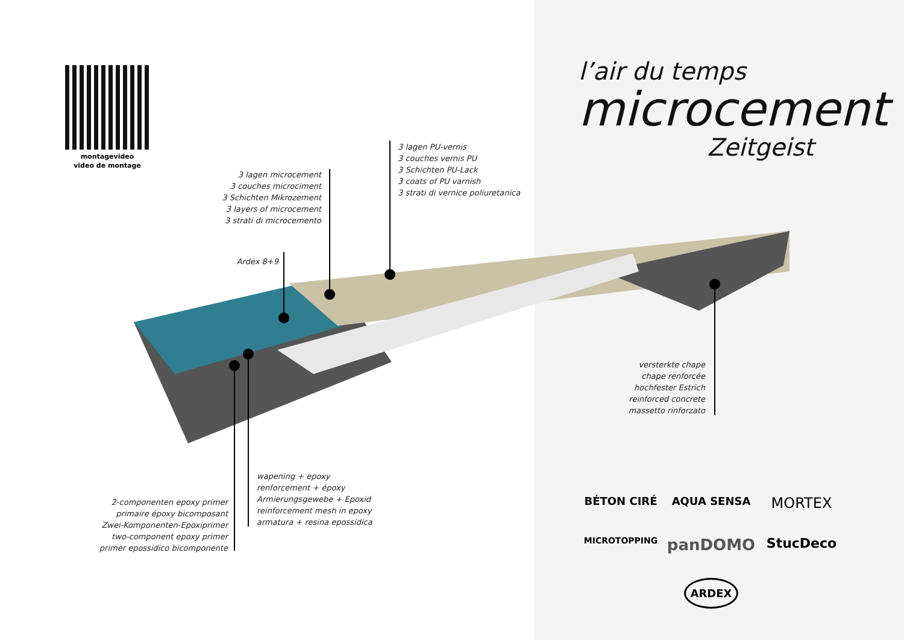montagevideo
video de montage
l’air du temps
microcement
Zeitgeist
3 lagen PU-vernis
3 couches vernis PU
3 Schichten PU-Lack
3 coats of PU varnish
3 strati di vernice poliuretanica
3 lagen microcement
3 couches microciment
3 Schichten Mikrozement
3 layers of microcement
3 strati di microcemento
Ardex 8+9
versterkte chape
chape renforcée
hochfester Estrich
reinforced concrete
massetto rinforzato
wapening + epoxy
renforcement + époxy
Armierungsgewebe + Epoxid
reinforcement mesh in epoxy
armatura + resina epossidica
2-componenten epoxy primer
primaire époxy bicomposant
Zwei-Komponenten-Epoxiprimer
two-component epoxy primer
primer epossidico bicomponente
BÉTON CIRÉ
AQUA SENSA
MORTEX
MICROTOPPING
panDOMO
StucDeco
ARDEX